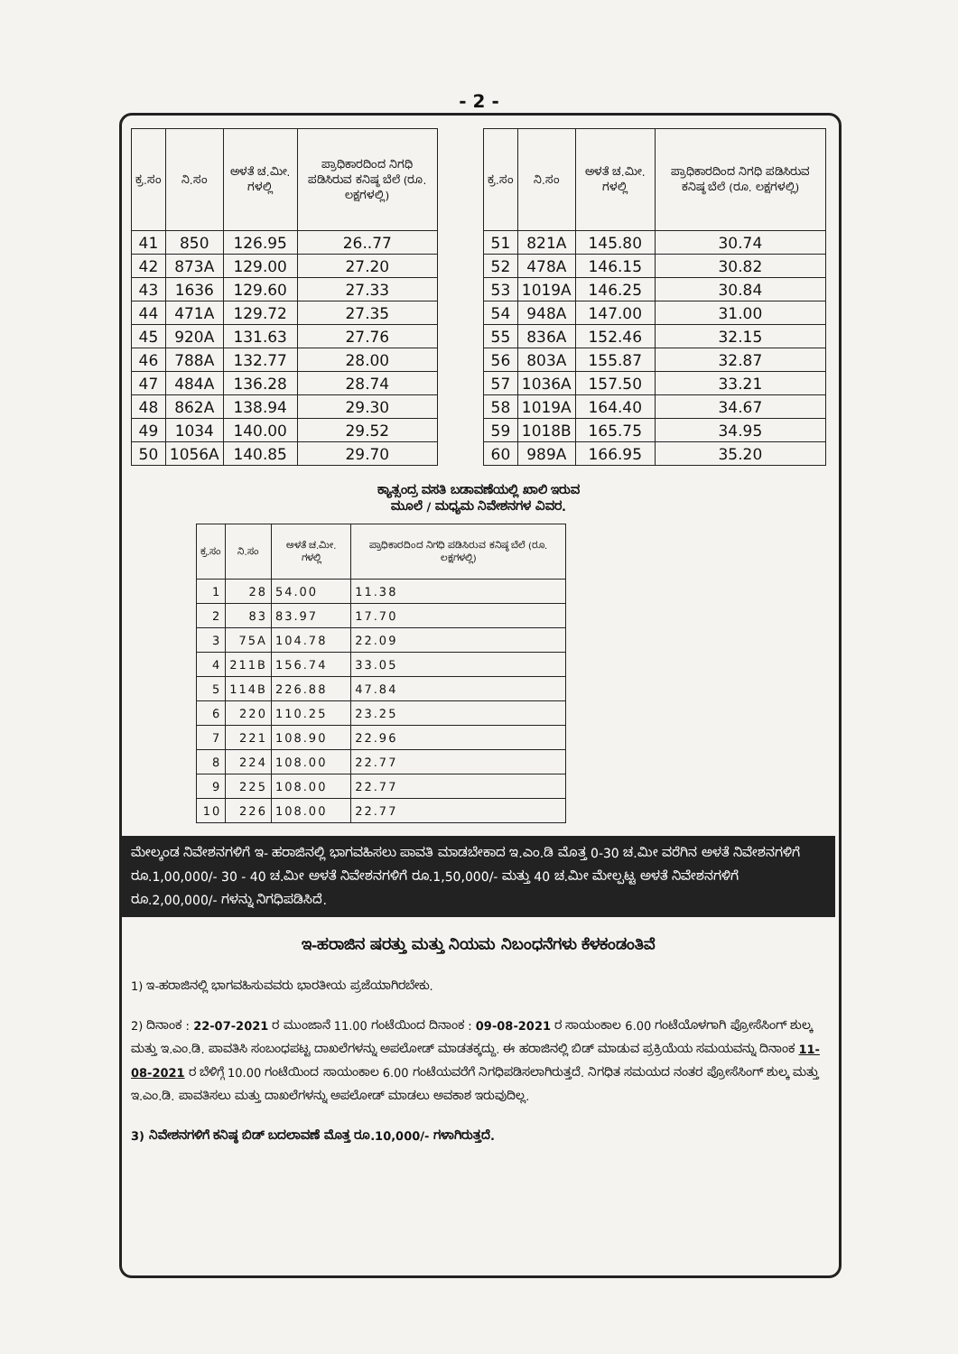- 2 -
| ಕ್ರ.ಸಂ | ನಿ.ಸಂ | ಅಳತೆ ಚ.ಮೀ. ಗಳಲ್ಲಿ | ಪ್ರಾಧಿಕಾರದಿಂದ ನಿಗಧಿ ಪಡಿಸಿರುವ ಕನಿಷ್ಠ ಬೆಲೆ (ರೂ. ಲಕ್ಷಗಳಲ್ಲಿ) |
| --- | --- | --- | --- |
| 41 | 850 | 126.95 | 26..77 |
| 42 | 873A | 129.00 | 27.20 |
| 43 | 1636 | 129.60 | 27.33 |
| 44 | 471A | 129.72 | 27.35 |
| 45 | 920A | 131.63 | 27.76 |
| 46 | 788A | 132.77 | 28.00 |
| 47 | 484A | 136.28 | 28.74 |
| 48 | 862A | 138.94 | 29.30 |
| 49 | 1034 | 140.00 | 29.52 |
| 50 | 1056A | 140.85 | 29.70 |
| ಕ್ರ.ಸಂ | ನಿ.ಸಂ | ಅಳತೆ ಚ.ಮೀ. ಗಳಲ್ಲಿ | ಪ್ರಾಧಿಕಾರದಿಂದ ನಿಗಧಿ ಪಡಿಸಿರುವ ಕನಿಷ್ಠ ಬೆಲೆ (ರೂ. ಲಕ್ಷಗಳಲ್ಲಿ) |
| --- | --- | --- | --- |
| 51 | 821A | 145.80 | 30.74 |
| 52 | 478A | 146.15 | 30.82 |
| 53 | 1019A | 146.25 | 30.84 |
| 54 | 948A | 147.00 | 31.00 |
| 55 | 836A | 152.46 | 32.15 |
| 56 | 803A | 155.87 | 32.87 |
| 57 | 1036A | 157.50 | 33.21 |
| 58 | 1019A | 164.40 | 34.67 |
| 59 | 1018B | 165.75 | 34.95 |
| 60 | 989A | 166.95 | 35.20 |
ಕ್ಯಾತ್ಸಂದ್ರ ವಸತಿ ಬಡಾವಣೆಯಲ್ಲಿ ಖಾಲಿ ಇರುವ
ಮೂಲೆ / ಮಧ್ಯಮ ನಿವೇಶನಗಳ ವಿವರ.
| ಕ್ರ.ಸಂ | ನಿ.ಸಂ | ಅಳತೆ ಚ.ಮೀ. ಗಳಲ್ಲಿ | ಪ್ರಾಧಿಕಾರದಿಂದ ನಿಗಧಿ ಪಡಿಸಿರುವ ಕನಿಷ್ಠ ಬೆಲೆ (ರೂ. ಲಕ್ಷಗಳಲ್ಲಿ) |
| --- | --- | --- | --- |
| 1 | 28 | 54.00 | 11.38 |
| 2 | 83 | 83.97 | 17.70 |
| 3 | 75A | 104.78 | 22.09 |
| 4 | 211B | 156.74 | 33.05 |
| 5 | 114B | 226.88 | 47.84 |
| 6 | 220 | 110.25 | 23.25 |
| 7 | 221 | 108.90 | 22.96 |
| 8 | 224 | 108.00 | 22.77 |
| 9 | 225 | 108.00 | 22.77 |
| 10 | 226 | 108.00 | 22.77 |
ಮೇಲ್ಕಂಡ ನಿವೇಶನಗಳಿಗೆ ಇ- ಹರಾಜಿನಲ್ಲಿ ಭಾಗವಹಿಸಲು ಪಾವತಿ ಮಾಡಬೇಕಾದ ಇ.ಎಂ.ಡಿ ಮೊತ್ತ 0-30 ಚ.ಮೀ ವರೆಗಿನ ಅಳತೆ ನಿವೇಶನಗಳಿಗೆ ರೂ.1,00,000/- 30 - 40 ಚ.ಮೀ ಅಳತೆ ನಿವೇಶನಗಳಿಗೆ ರೂ.1,50,000/- ಮತ್ತು 40 ಚ.ಮೀ ಮೇಲ್ಪಟ್ಟ ಅಳತೆ ನಿವೇಶನಗಳಿಗೆ ರೂ.2,00,000/- ಗಳನ್ನು ನಿಗಧಿಪಡಿಸಿದೆ.
ಇ-ಹರಾಜಿನ ಷರತ್ತು ಮತ್ತು ನಿಯಮ ನಿಬಂಧನೆಗಳು ಕೆಳಕಂಡಂತಿವೆ
1) ಇ-ಹರಾಜಿನಲ್ಲಿ ಭಾಗವಹಿಸುವವರು ಭಾರತೀಯ ಪ್ರಜೆಯಾಗಿರಬೇಕು.
2) ದಿನಾಂಕ : 22-07-2021 ರ ಮುಂಜಾನೆ 11.00 ಗಂಟೆಯಿಂದ ದಿನಾಂಕ : 09-08-2021 ರ ಸಾಯಂಕಾಲ 6.00 ಗಂಟೆಯೊಳಗಾಗಿ ಪ್ರೋಸೆಸಿಂಗ್ ಶುಲ್ಕ ಮತ್ತು ಇ.ಎಂ.ಡಿ. ಪಾವತಿಸಿ ಸಂಬಂಧಪಟ್ಟ ದಾಖಲೆಗಳನ್ನು ಅಪಲೋಡ್ ಮಾಡತಕ್ಕದ್ದು. ಈ ಹರಾಜಿನಲ್ಲಿ ಬಿಡ್ ಮಾಡುವ ಪ್ರಕ್ರಿಯೆಯ ಸಮಯವನ್ನು ದಿನಾಂಕ 11-08-2021 ರ ಬೆಳಿಗ್ಗೆ 10.00 ಗಂಟೆಯಿಂದ ಸಾಯಂಕಾಲ 6.00 ಗಂಟೆಯವರೆಗೆ ನಿಗಧಿಪಡಿಸಲಾಗಿರುತ್ತದೆ. ನಿಗಧಿತ ಸಮಯದ ನಂತರ ಪ್ರೋಸೆಸಿಂಗ್ ಶುಲ್ಕ ಮತ್ತು ಇ.ಎಂ.ಡಿ. ಪಾವತಿಸಲು ಮತ್ತು ದಾಖಲೆಗಳನ್ನು ಅಪಲೋಡ್ ಮಾಡಲು ಅವಕಾಶ ಇರುವುದಿಲ್ಲ.
3) ನಿವೇಶನಗಳಿಗೆ ಕನಿಷ್ಠ ಬಿಡ್ ಬದಲಾವಣೆ ಮೊತ್ತ ರೂ.10,000/- ಗಳಾಗಿರುತ್ತದೆ.